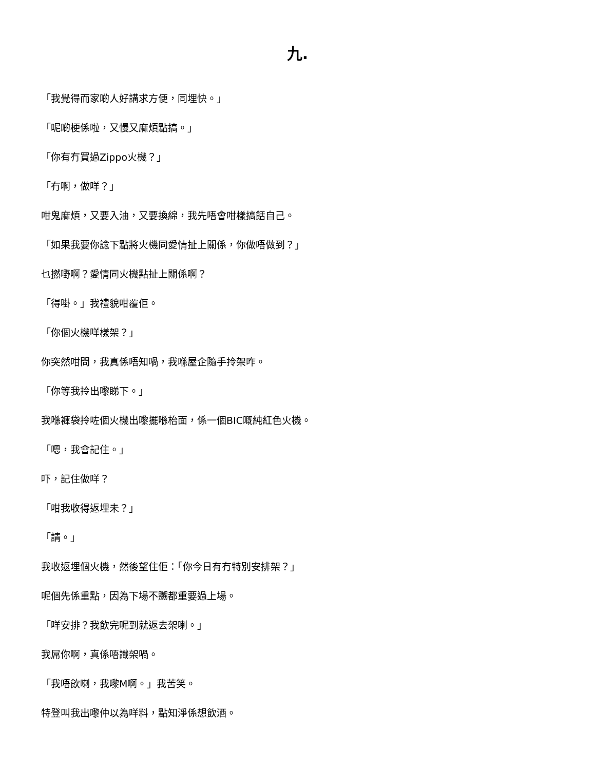九.
「我覺得而家啲人好講求方便，同埋快。」
「呢啲梗係啦，又慢又麻煩點搞。」
「你有冇買過Zippo火機？」
「冇啊，做咩？」
咁鬼麻煩，又要入油，又要換綿，我先唔會咁樣搞餂自己。
「如果我要你諗下點將火機同愛情扯上關係，你做唔做到？」
乜撚嘢啊？愛情同火機點扯上關係啊？
「得啩。」我禮貌咁覆佢。
「你個火機咩樣架？」
你突然咁問，我真係唔知喎，我喺屋企隨手拎架咋。
「你等我拎出嚟睇下。」
我喺褲袋拎咗個火機出嚟擺喺枱面，係一個BIC嘅純紅色火機。
「嗯，我會記住。」
吓，記住做咩？
「咁我收得返埋未？」
「請。」
我收返埋個火機，然後望住佢：「你今日有冇特別安排架？」
呢個先係重點，因為下場不嬲都重要過上場。
「咩安排？我飲完呢到就返去架喇。」
我屌你啊，真係唔識架喎。
「我唔飲喇，我嚟M啊。」我苦笑。
特登叫我出嚟仲以為咩料，點知淨係想飲酒。